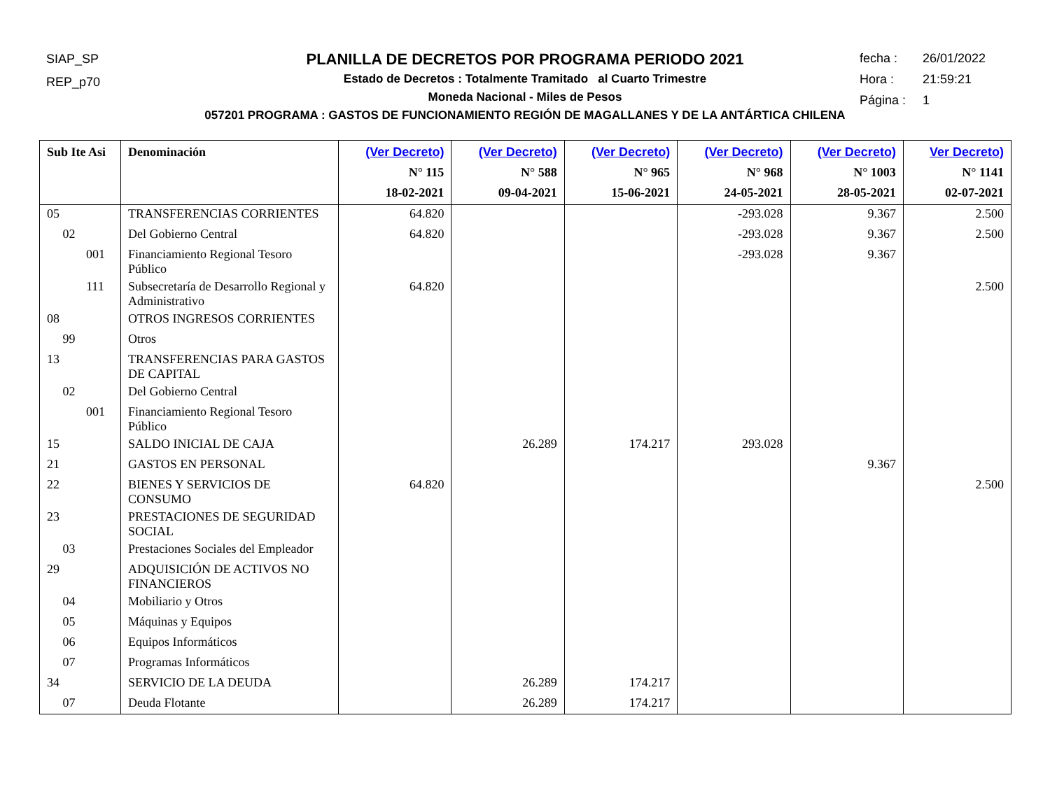SIAP_SP
REP_p70
fecha : 26/01/2022
Hora : 21:59:21
Página : 1
PLANILLA DE DECRETOS POR PROGRAMA PERIODO 2021
Estado de Decretos : Totalmente Tramitado al Cuarto Trimestre
Moneda Nacional - Miles de Pesos
057201 PROGRAMA : GASTOS DE FUNCIONAMIENTO REGIÓN DE MAGALLANES Y DE LA ANTÁRTICA CHILENA
| Sub Ite Asi | Denominación | (Ver Decreto) N° 115 18-02-2021 | (Ver Decreto) N° 588 09-04-2021 | (Ver Decreto) N° 965 15-06-2021 | (Ver Decreto) N° 968 24-05-2021 | (Ver Decreto) N° 1003 28-05-2021 | Ver Decreto) N° 1141 02-07-2021 |
| --- | --- | --- | --- | --- | --- | --- | --- |
| 05 | TRANSFERENCIAS CORRIENTES | 64.820 | | | -293.028 | 9.367 | 2.500 |
| 02 | Del Gobierno Central | 64.820 | | | -293.028 | 9.367 | 2.500 |
| 001 | Financiamiento Regional Tesoro Público | | | | -293.028 | 9.367 | |
| 111 | Subsecretaría de Desarrollo Regional y Administrativo | 64.820 | | | | | 2.500 |
| 08 | OTROS INGRESOS CORRIENTES | | | | | | |
| 99 | Otros | | | | | | |
| 13 | TRANSFERENCIAS PARA GASTOS DE CAPITAL | | | | | | |
| 02 | Del Gobierno Central | | | | | | |
| 001 | Financiamiento Regional Tesoro Público | | | | | | |
| 15 | SALDO INICIAL DE CAJA | | 26.289 | 174.217 | 293.028 | | |
| 21 | GASTOS EN PERSONAL | | | | | 9.367 | |
| 22 | BIENES Y SERVICIOS DE CONSUMO | 64.820 | | | | | 2.500 |
| 23 | PRESTACIONES DE SEGURIDAD SOCIAL | | | | | | |
| 03 | Prestaciones Sociales del Empleador | | | | | | |
| 29 | ADQUISICIÓN DE ACTIVOS NO FINANCIEROS | | | | | | |
| 04 | Mobiliario y Otros | | | | | | |
| 05 | Máquinas y Equipos | | | | | | |
| 06 | Equipos Informáticos | | | | | | |
| 07 | Programas Informáticos | | | | | | |
| 34 | SERVICIO DE LA DEUDA | | 26.289 | 174.217 | | | |
| 07 | Deuda Flotante | | 26.289 | 174.217 | | | |